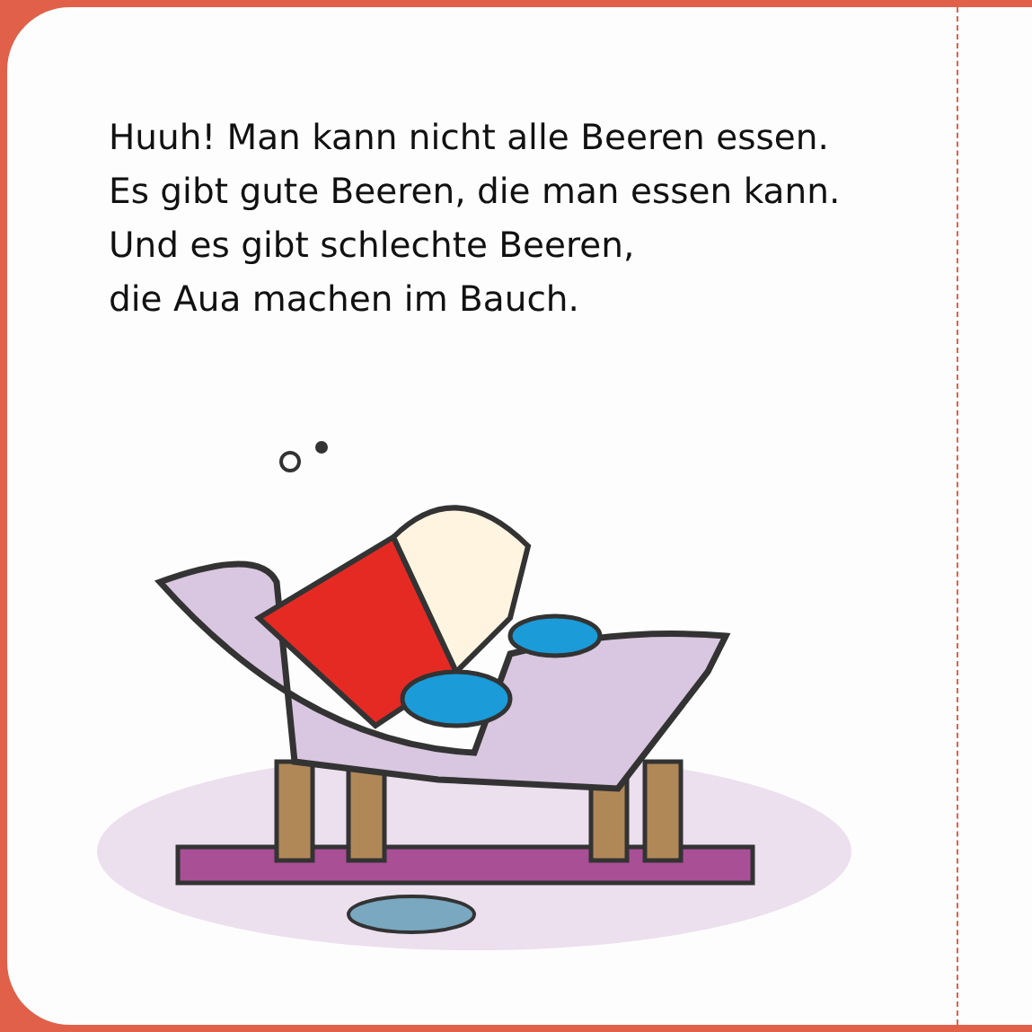Huuh! Man kann nicht alle Beeren essen.
Es gibt gute Beeren, die man essen kann.
Und es gibt schlechte Beeren,
die Aua machen im Bauch.